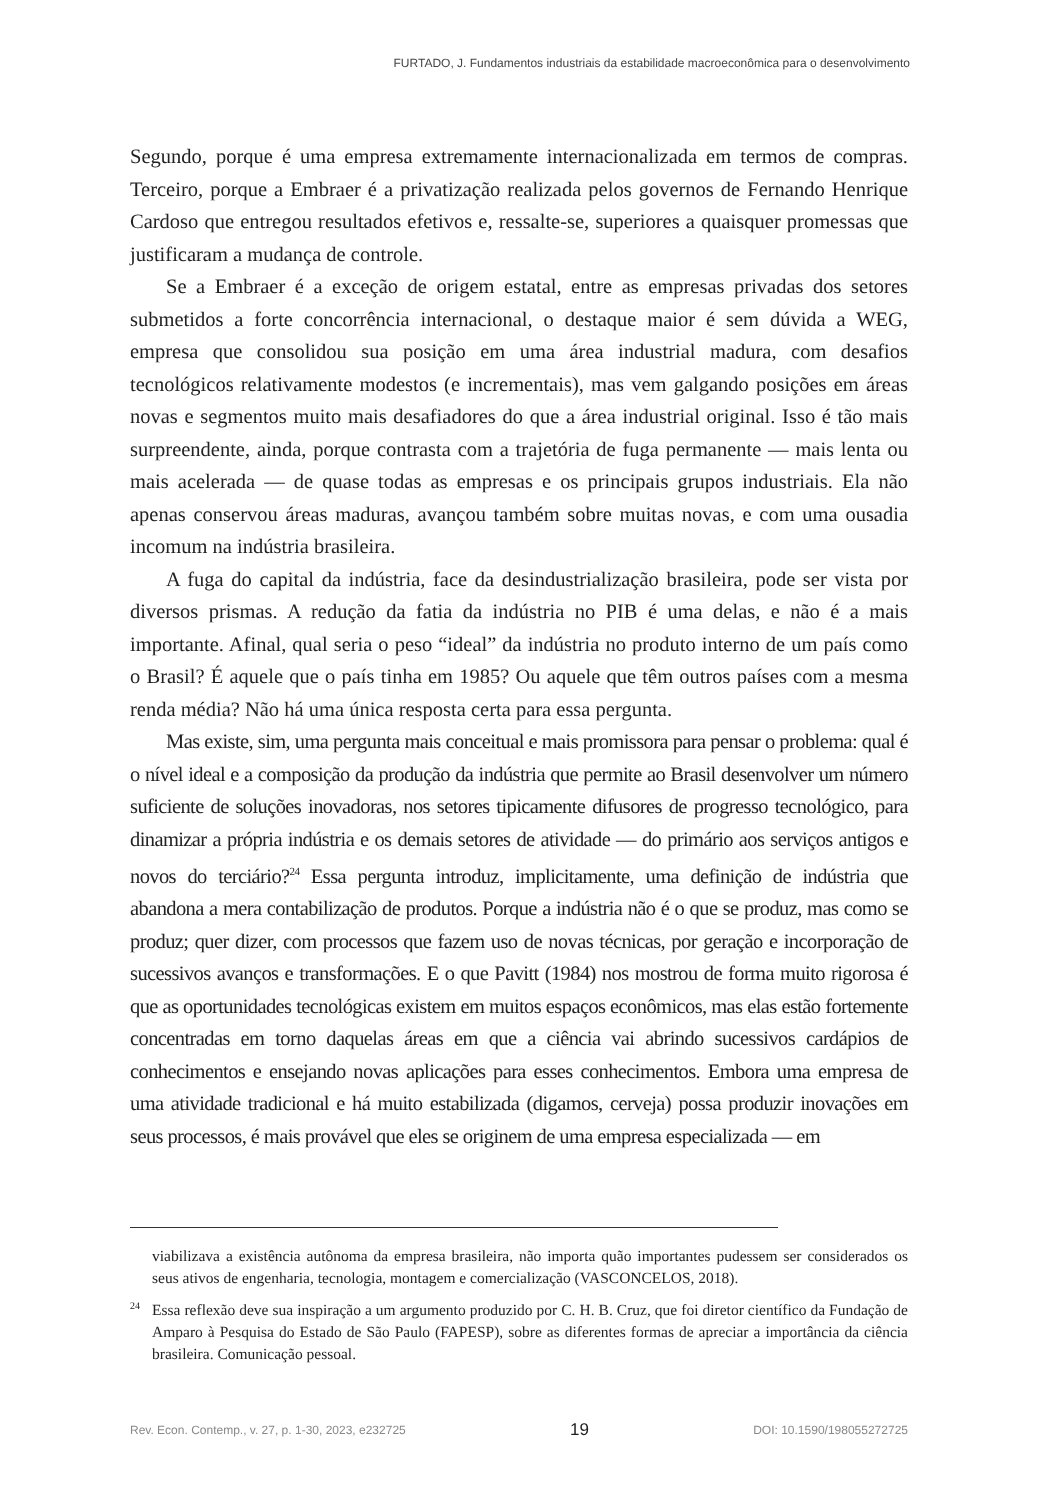FURTADO, J. Fundamentos industriais da estabilidade macroeconômica para o desenvolvimento
Segundo, porque é uma empresa extremamente internacionalizada em termos de compras. Terceiro, porque a Embraer é a privatização realizada pelos governos de Fernando Henrique Cardoso que entregou resultados efetivos e, ressalte-se, superiores a quaisquer promessas que justificaram a mudança de controle.
Se a Embraer é a exceção de origem estatal, entre as empresas privadas dos setores submetidos a forte concorrência internacional, o destaque maior é sem dúvida a WEG, empresa que consolidou sua posição em uma área industrial madura, com desafios tecnológicos relativamente modestos (e incrementais), mas vem galgando posições em áreas novas e segmentos muito mais desafiadores do que a área industrial original. Isso é tão mais surpreendente, ainda, porque contrasta com a trajetória de fuga permanente — mais lenta ou mais acelerada — de quase todas as empresas e os principais grupos industriais. Ela não apenas conservou áreas maduras, avançou também sobre muitas novas, e com uma ousadia incomum na indústria brasileira.
A fuga do capital da indústria, face da desindustrialização brasileira, pode ser vista por diversos prismas. A redução da fatia da indústria no PIB é uma delas, e não é a mais importante. Afinal, qual seria o peso “ideal” da indústria no produto interno de um país como o Brasil? É aquele que o país tinha em 1985? Ou aquele que têm outros países com a mesma renda média? Não há uma única resposta certa para essa pergunta.
Mas existe, sim, uma pergunta mais conceitual e mais promissora para pensar o problema: qual é o nível ideal e a composição da produção da indústria que permite ao Brasil desenvolver um número suficiente de soluções inovadoras, nos setores tipicamente difusores de progresso tecnológico, para dinamizar a própria indústria e os demais setores de atividade — do primário aos serviços antigos e novos do terciário?<sup>24</sup> Essa pergunta introduz, implicitamente, uma definição de indústria que abandona a mera contabilização de produtos. Porque a indústria não é o que se produz, mas como se produz; quer dizer, com processos que fazem uso de novas técnicas, por geração e incorporação de sucessivos avanços e transformações. E o que Pavitt (1984) nos mostrou de forma muito rigorosa é que as oportunidades tecnológicas existem em muitos espaços econômicos, mas elas estão fortemente concentradas em torno daquelas áreas em que a ciência vai abrindo sucessivos cardápios de conhecimentos e ensejando novas aplicações para esses conhecimentos. Embora uma empresa de uma atividade tradicional e há muito estabilizada (digamos, cerveja) possa produzir inovações em seus processos, é mais provável que eles se originem de uma empresa especializada — em
viabilizava a existência autônoma da empresa brasileira, não importa quão importantes pudessem ser considerados os seus ativos de engenharia, tecnologia, montagem e comercialização (VASCONCELOS, 2018).
<sup>24</sup> Essa reflexão deve sua inspiração a um argumento produzido por C. H. B. Cruz, que foi diretor científico da Fundação de Amparo à Pesquisa do Estado de São Paulo (FAPESP), sobre as diferentes formas de apreciar a importância da ciência brasileira. Comunicação pessoal.
Rev. Econ. Contemp., v. 27, p. 1-30, 2023, e232725 19 DOI: 10.1590/198055272725